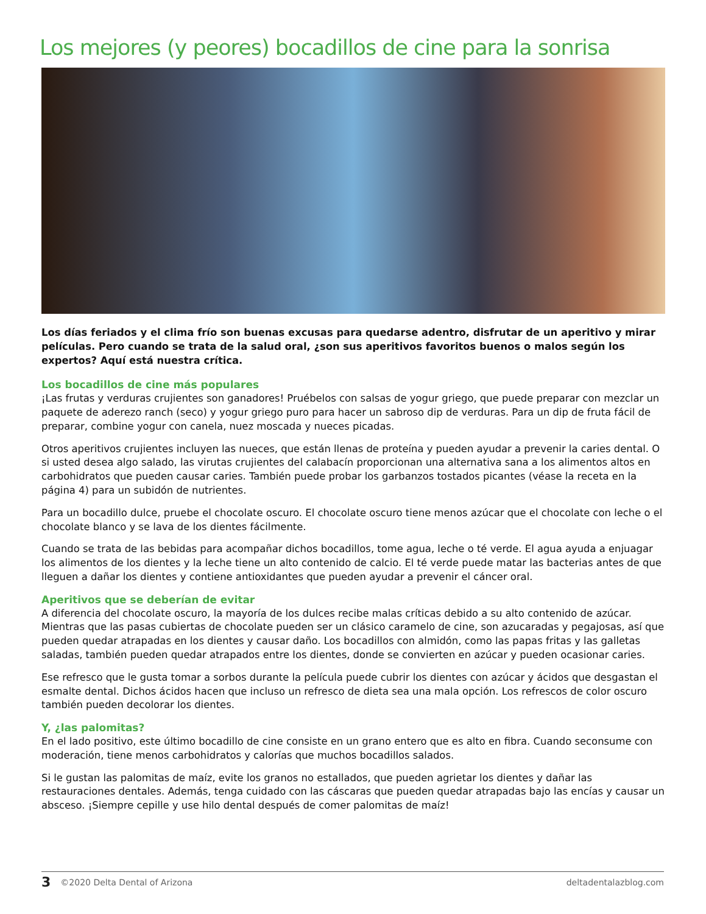Los mejores (y peores) bocadillos de cine para la sonrisa
Los días feriados y el clima frío son buenas excusas para quedarse adentro, disfrutar de un aperitivo y mirar películas. Pero cuando se trata de la salud oral, ¿son sus aperitivos favoritos buenos o malos según los expertos? Aquí está nuestra crítica.
Los bocadillos de cine más populares
¡Las frutas y verduras crujientes son ganadores! Pruébelos con salsas de yogur griego, que puede preparar con mezclar un paquete de aderezo ranch (seco) y yogur griego puro para hacer un sabroso dip de verduras. Para un dip de fruta fácil de preparar, combine yogur con canela, nuez moscada y nueces picadas.
Otros aperitivos crujientes incluyen las nueces, que están llenas de proteína y pueden ayudar a prevenir la caries dental. O si usted desea algo salado, las virutas crujientes del calabacín proporcionan una alternativa sana a los alimentos altos en carbohidratos que pueden causar caries. También puede probar los garbanzos tostados picantes (véase la receta en la página 4) para un subidón de nutrientes.
Para un bocadillo dulce, pruebe el chocolate oscuro. El chocolate oscuro tiene menos azúcar que el chocolate con leche o el chocolate blanco y se lava de los dientes fácilmente.
Cuando se trata de las bebidas para acompañar dichos bocadillos, tome agua, leche o té verde. El agua ayuda a enjuagar los alimentos de los dientes y la leche tiene un alto contenido de calcio. El té verde puede matar las bacterias antes de que lleguen a dañar los dientes y contiene antioxidantes que pueden ayudar a prevenir el cáncer oral.
Aperitivos que se deberían de evitar
A diferencia del chocolate oscuro, la mayoría de los dulces recibe malas críticas debido a su alto contenido de azúcar. Mientras que las pasas cubiertas de chocolate pueden ser un clásico caramelo de cine, son azucaradas y pegajosas, así que pueden quedar atrapadas en los dientes y causar daño. Los bocadillos con almidón, como las papas fritas y las galletas saladas, también pueden quedar atrapados entre los dientes, donde se convierten en azúcar y pueden ocasionar caries.
Ese refresco que le gusta tomar a sorbos durante la película puede cubrir los dientes con azúcar y ácidos que desgastan el esmalte dental. Dichos ácidos hacen que incluso un refresco de dieta sea una mala opción. Los refrescos de color oscuro también pueden decolorar los dientes.
Y, ¿las palomitas?
En el lado positivo, este último bocadillo de cine consiste en un grano entero que es alto en fibra. Cuando seconsume con moderación, tiene menos carbohidratos y calorías que muchos bocadillos salados.
Si le gustan las palomitas de maíz, evite los granos no estallados, que pueden agrietar los dientes y dañar las restauraciones dentales. Además, tenga cuidado con las cáscaras que pueden quedar atrapadas bajo las encías y causar un absceso. ¡Siempre cepille y use hilo dental después de comer palomitas de maíz!
3 ©2020 Delta Dental of Arizona deltadentalazblog.com